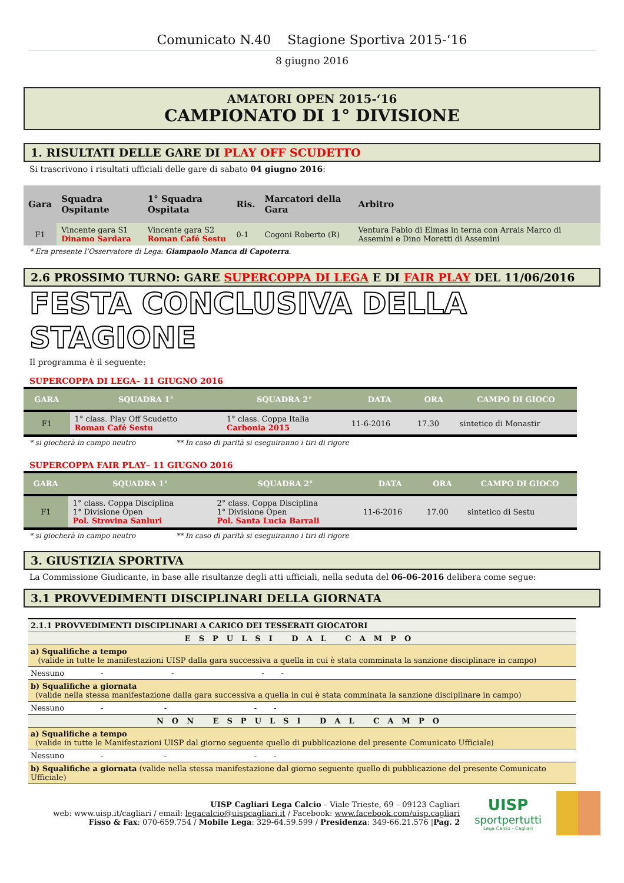Comunicato N.40 Stagione Sportiva 2015-‘16
8 giugno 2016
AMATORI OPEN 2015-‘16
CAMPIONATO DI 1° DIVISIONE
1. RISULTATI DELLE GARE DI PLAY OFF SCUDETTO
Si trascrivono i risultati ufficiali delle gare di sabato 04 giugno 2016:
| Gara | Squadra Ospitante | 1° Squadra Ospitata | Ris. | Marcatori della Gara | Arbitro |
| --- | --- | --- | --- | --- | --- |
| F1 | Vincente gara S1 Dinamo Sardara | Vincente gara S2 Roman Café Sestu | 0-1 | Cogoni Roberto (R) | Ventura Fabio di Elmas in terna con Arrais Marco di Assemini e Dino Moretti di Assemini |
* Era presente l’Osservatore di Lega: Giampaolo Manca di Capoterra.
2.6 PROSSIMO TURNO: GARE SUPERCOPPA DI LEGA E DI FAIR PLAY DEL 11/06/2016
FESTA CONCLUSIVA DELLA STAGIONE
Il programma è il seguente:
SUPERCOPPA DI LEGA– 11 GIUGNO 2016
| GARA | SQUADRA 1° | SQUADRA 2° | DATA | ORA | CAMPO DI GIOCO |
| --- | --- | --- | --- | --- | --- |
| F1 | 1° class. Play Off Scudetto Roman Café Sestu | 1° class. Coppa Italia Carbonia 2015 | 11-6-2016 | 17.30 | sintetico di Monastir |
* si giocherà in campo neutro ** In caso di parità si eseguiranno i tiri di rigore
SUPERCOPPA FAIR PLAY– 11 GIUGNO 2016
| GARA | SQUADRA 1° | SQUADRA 2° | DATA | ORA | CAMPO DI GIOCO |
| --- | --- | --- | --- | --- | --- |
| F1 | 1° class. Coppa Disciplina 1° Divisione Open Pol. Strovina Sanluri | 2° class. Coppa Disciplina 1° Divisione Open Pol. Santa Lucia Barrali | 11-6-2016 | 17.00 | sintetico di Sestu |
* si giocherà in campo neutro ** In caso di parità si eseguiranno i tiri di rigore
3. GIUSTIZIA SPORTIVA
La Commissione Giudicante, in base alle risultanze degli atti ufficiali, nella seduta del 06-06-2016 delibera come segue:
3.1 PROVVEDIMENTI DISCIPLINARI DELLA GIORNATA
| 2.1.1 PROVVEDIMENTI DISCIPLINARI A CARICO DEI TESSERATI GIOCATORI |
| ESPULSI DAL CAMPO |
| a) Squalifiche a tempo (valide in tutte le manifestazioni UISP dalla gara successiva a quella in cui è stata comminata la sanzione disciplinare in campo) |
| Nessuno - - - - |
| b) Squalifiche a giornata (valide nella stessa manifestazione dalla gara successiva a quella in cui è stata comminata la sanzione disciplinare in campo) |
| Nessuno - - - - |
| NON ESPULSI DAL CAMPO |
| a) Squalifiche a tempo (valide in tutte le Manifestazioni UISP dal giorno seguente quello di pubblicazione del presente Comunicato Ufficiale) |
| Nessuno - - - - |
| b) Squalifiche a giornata (valide nella stessa manifestazione dal giorno seguente quello di pubblicazione del presente Comunicato Ufficiale) |
UISP Cagliari Lega Calcio – Viale Trieste, 69 – 09123 Cagliari
web: www.uisp.it/cagliari / email: legacalcio@uispcagliari.it / Facebook: www.facebook.com/uisp.cagliari
Fisso & Fax: 070-659.754 / Mobile Lega: 329-64.59.599 / Presidenza: 349-66.21.576 |Pag. 2
UISP
sportpertutti
Lega Calcio - Cagliari